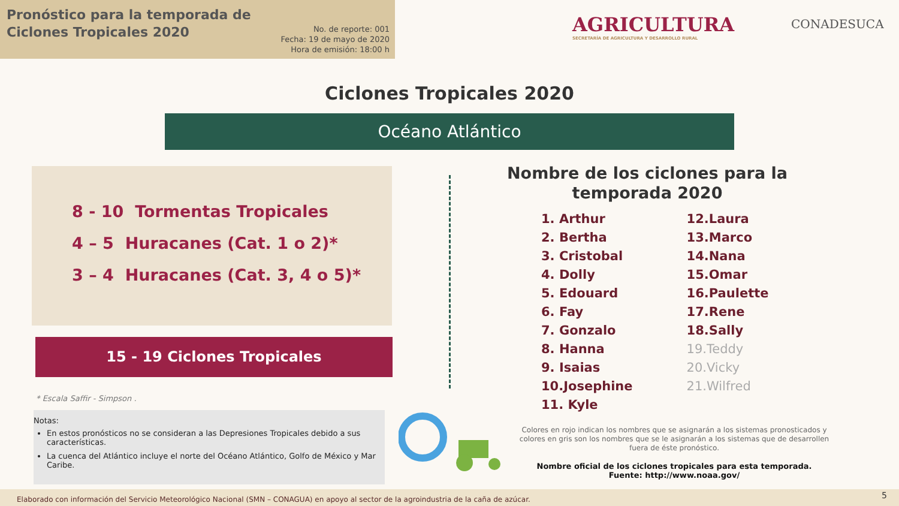Pronóstico para la temporada de
Ciclones Tropicales 2020
No. de reporte: 001
Fecha: 19 de mayo de 2020
Hora de emisión: 18:00 h
AGRICULTURA
SECRETARÍA DE AGRICULTURA Y DESARROLLO RURAL
CONADESUCA
Ciclones Tropicales 2020
Océano Atlántico
8 - 10 Tormentas Tropicales
4 – 5 Huracanes (Cat. 1 o 2)*
3 – 4 Huracanes (Cat. 3, 4 o 5)*
15 - 19 Ciclones Tropicales
* Escala Saffir - Simpson .
Notas:
En estos pronósticos no se consideran a las Depresiones Tropicales debido a sus características.
La cuenca del Atlántico incluye el norte del Océano Atlántico, Golfo de México y Mar Caribe.
Nombre de los ciclones para la temporada 2020
1. Arthur
2. Bertha
3. Cristobal
4. Dolly
5. Edouard
6. Fay
7. Gonzalo
8. Hanna
9. Isaias
10.Josephine
11. Kyle
12.Laura
13.Marco
14.Nana
15.Omar
16.Paulette
17.Rene
18.Sally
19.Teddy
20.Vicky
21.Wilfred
Colores en rojo indican los nombres que se asignarán a los sistemas pronosticados y colores en gris son los nombres que se le asignarán a los sistemas que de desarrollen fuera de éste pronóstico.
Nombre oficial de los ciclones tropicales para esta temporada.
Fuente: http://www.noaa.gov/
Elaborado con información del Servicio Meteorológico Nacional (SMN – CONAGUA) en apoyo al sector de la agroindustria de la caña de azúcar. 5